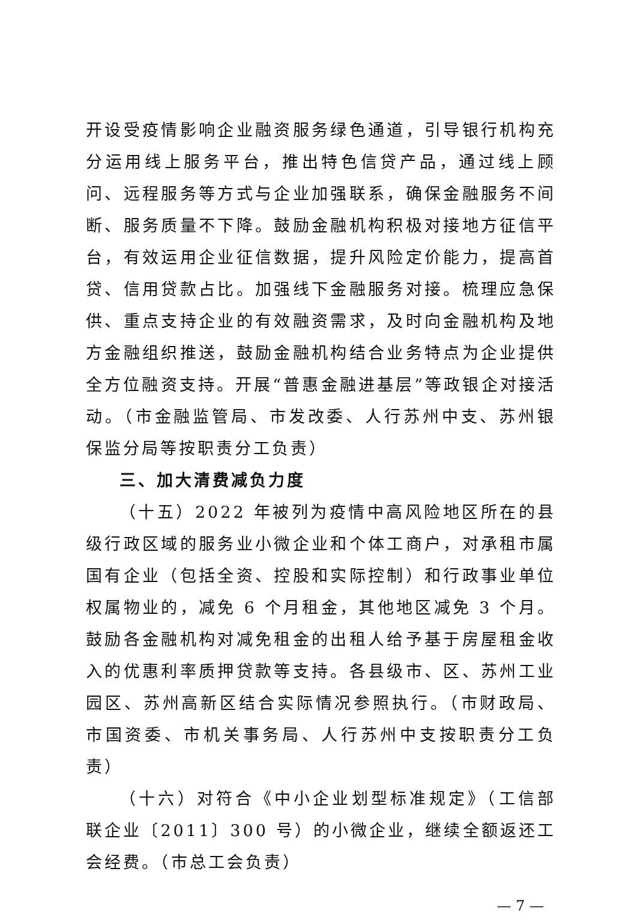开设受疫情影响企业融资服务绿色通道，引导银行机构充分运用线上服务平台，推出特色信贷产品，通过线上顾问、远程服务等方式与企业加强联系，确保金融服务不间断、服务质量不下降。鼓励金融机构积极对接地方征信平台，有效运用企业征信数据，提升风险定价能力，提高首贷、信用贷款占比。加强线下金融服务对接。梳理应急保供、重点支持企业的有效融资需求，及时向金融机构及地方金融组织推送，鼓励金融机构结合业务特点为企业提供全方位融资支持。开展“普惠金融进基层”等政银企对接活动。（市金融监管局、市发改委、人行苏州中支、苏州银保监分局等按职责分工负责）
三、加大清费减负力度
（十五）2022 年被列为疫情中高风险地区所在的县级行政区域的服务业小微企业和个体工商户，对承租市属国有企业（包括全资、控股和实际控制）和行政事业单位权属物业的，减免 6 个月租金，其他地区减免 3 个月。鼓励各金融机构对减免租金的出租人给予基于房屋租金收入的优惠利率质押贷款等支持。各县级市、区、苏州工业园区、苏州高新区结合实际情况参照执行。（市财政局、市国资委、市机关事务局、人行苏州中支按职责分工负责）
（十六）对符合《中小企业划型标准规定》（工信部联企业〔2011〕300 号）的小微企业，继续全额返还工会经费。（市总工会负责）
— 7 —